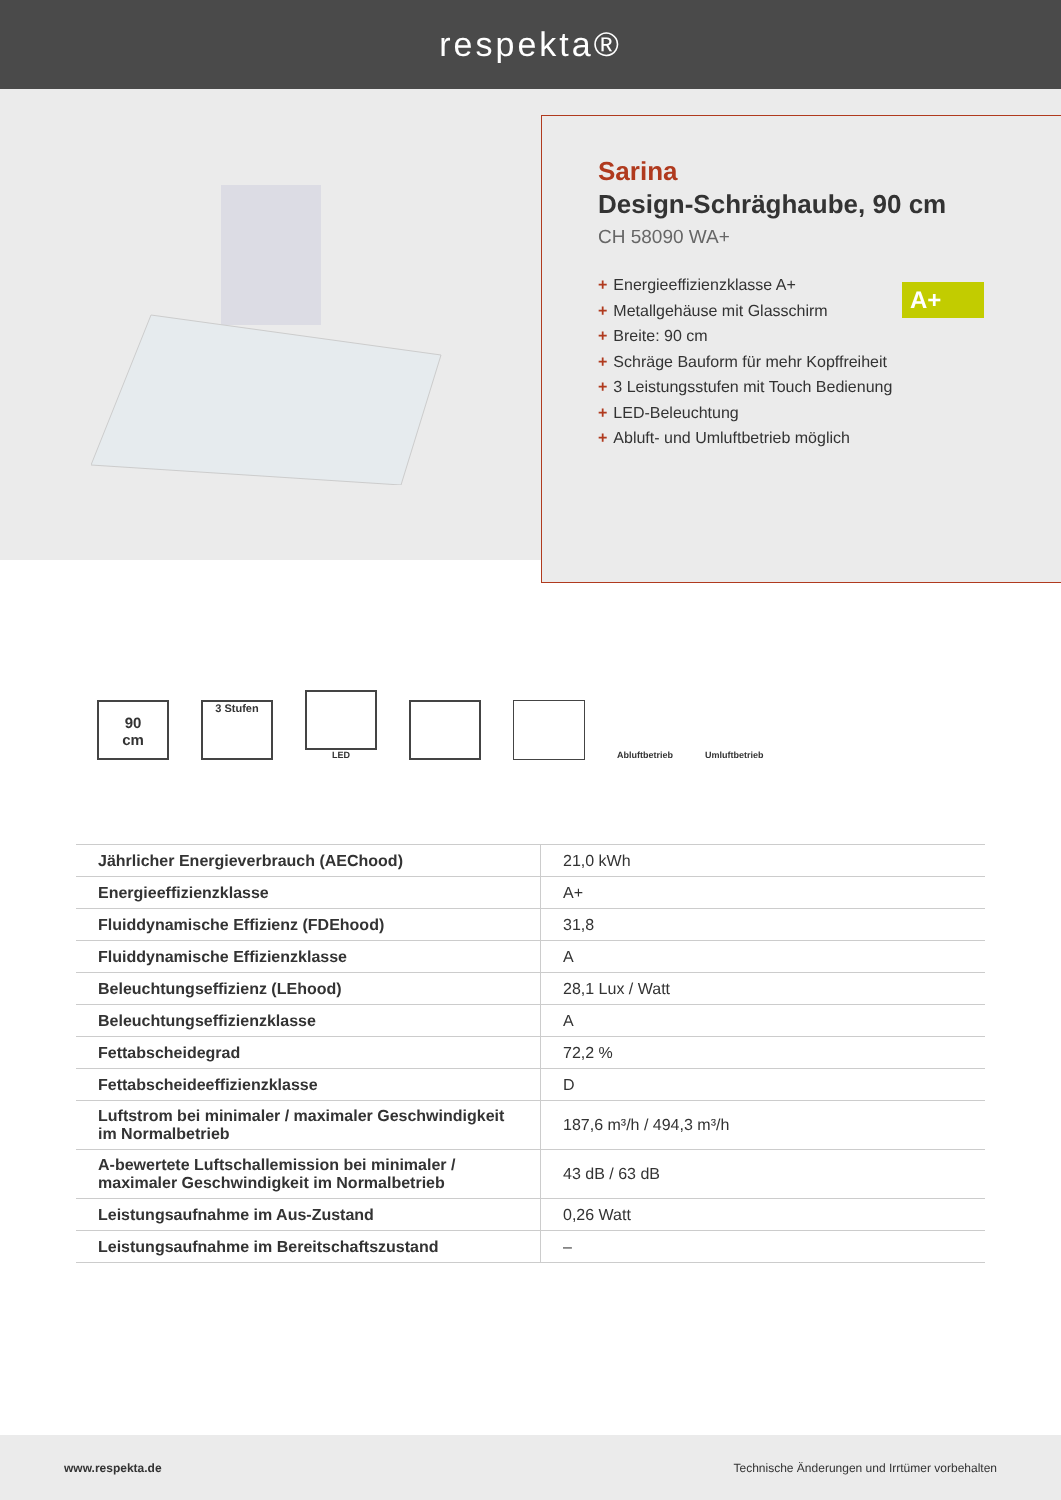respekta®
Sarina
Design-Schräghaube, 90 cm
CH 58090 WA+
+ Energieeffizienzklasse A+
+ Metallgehäuse mit Glasschirm
+ Breite: 90 cm
+ Schräge Bauform für mehr Kopffreiheit
+ 3 Leistungsstufen mit Touch Bedienung
+ LED-Beleuchtung
+ Abluft- und Umluftbetrieb möglich
A+
90
cm
3 Stufen
LED
Abluftbetrieb
Umluftbetrieb
| Jährlicher Energieverbrauch (AEChood) | 21,0 kWh |
| Energieeffizienzklasse | A+ |
| Fluiddynamische Effizienz (FDEhood) | 31,8 |
| Fluiddynamische Effizienzklasse | A |
| Beleuchtungseffizienz (LEhood) | 28,1 Lux / Watt |
| Beleuchtungseffizienzklasse | A |
| Fettabscheidegrad | 72,2 % |
| Fettabscheideeffizienzklasse | D |
| Luftstrom bei minimaler / maximaler Geschwindigkeit im Normalbetrieb | 187,6 m³/h / 494,3 m³/h |
| A-bewertete Luftschallemission bei minimaler / maximaler Geschwindigkeit im Normalbetrieb | 43 dB / 63 dB |
| Leistungsaufnahme im Aus-Zustand | 0,26 Watt |
| Leistungsaufnahme im Bereitschaftszustand | – |
www.respekta.de Technische Änderungen und Irrtümer vorbehalten